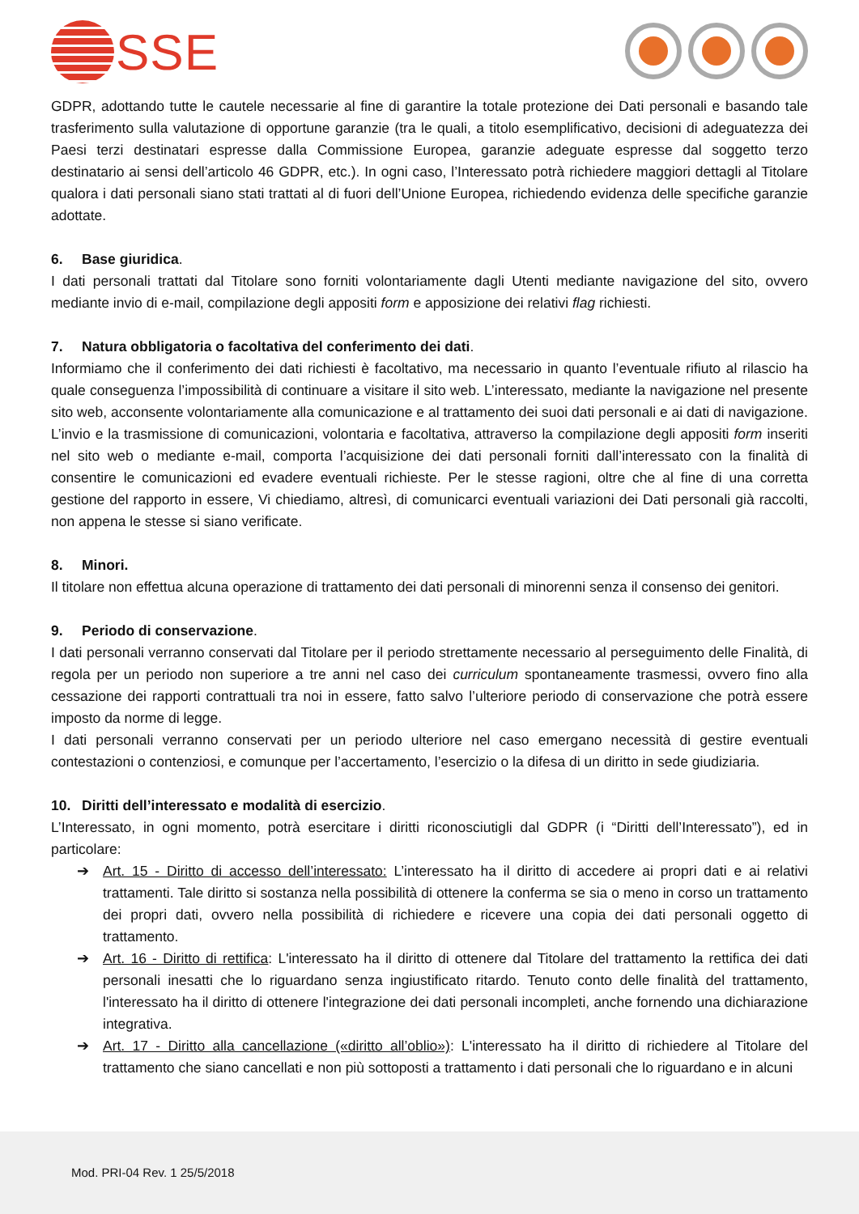SSE
GDPR, adottando tutte le cautele necessarie al fine di garantire la totale protezione dei Dati personali e basando tale trasferimento sulla valutazione di opportune garanzie (tra le quali, a titolo esemplificativo, decisioni di adeguatezza dei Paesi terzi destinatari espresse dalla Commissione Europea, garanzie adeguate espresse dal soggetto terzo destinatario ai sensi dell’articolo 46 GDPR, etc.). In ogni caso, l’Interessato potrà richiedere maggiori dettagli al Titolare qualora i dati personali siano stati trattati al di fuori dell’Unione Europea, richiedendo evidenza delle specifiche garanzie adottate.
6. Base giuridica.
I dati personali trattati dal Titolare sono forniti volontariamente dagli Utenti mediante navigazione del sito, ovvero mediante invio di e-mail, compilazione degli appositi form e apposizione dei relativi flag richiesti.
7. Natura obbligatoria o facoltativa del conferimento dei dati.
Informiamo che il conferimento dei dati richiesti è facoltativo, ma necessario in quanto l’eventuale rifiuto al rilascio ha quale conseguenza l’impossibilità di continuare a visitare il sito web. L’interessato, mediante la navigazione nel presente sito web, acconsente volontariamente alla comunicazione e al trattamento dei suoi dati personali e ai dati di navigazione.
L’invio e la trasmissione di comunicazioni, volontaria e facoltativa, attraverso la compilazione degli appositi form inseriti nel sito web o mediante e-mail, comporta l’acquisizione dei dati personali forniti dall’interessato con la finalità di consentire le comunicazioni ed evadere eventuali richieste. Per le stesse ragioni, oltre che al fine di una corretta gestione del rapporto in essere, Vi chiediamo, altresì, di comunicarci eventuali variazioni dei Dati personali già raccolti, non appena le stesse si siano verificate.
8. Minori.
Il titolare non effettua alcuna operazione di trattamento dei dati personali di minorenni senza il consenso dei genitori.
9. Periodo di conservazione.
I dati personali verranno conservati dal Titolare per il periodo strettamente necessario al perseguimento delle Finalità, di regola per un periodo non superiore a tre anni nel caso dei curriculum spontaneamente trasmessi, ovvero fino alla cessazione dei rapporti contrattuali tra noi in essere, fatto salvo l’ulteriore periodo di conservazione che potrà essere imposto da norme di legge.
I dati personali verranno conservati per un periodo ulteriore nel caso emergano necessità di gestire eventuali contestazioni o contenziosi, e comunque per l’accertamento, l’esercizio o la difesa di un diritto in sede giudiziaria.
10. Diritti dell’interessato e modalità di esercizio.
L’Interessato, in ogni momento, potrà esercitare i diritti riconosciutigli dal GDPR (i “Diritti dell’Interessato”), ed in particolare:
Art. 15 - Diritto di accesso dell’interessato: L’interessato ha il diritto di accedere ai propri dati e ai relativi trattamenti. Tale diritto si sostanza nella possibilità di ottenere la conferma se sia o meno in corso un trattamento dei propri dati, ovvero nella possibilità di richiedere e ricevere una copia dei dati personali oggetto di trattamento.
Art. 16 - Diritto di rettifica: L'interessato ha il diritto di ottenere dal Titolare del trattamento la rettifica dei dati personali inesatti che lo riguardano senza ingiustificato ritardo. Tenuto conto delle finalità del trattamento, l'interessato ha il diritto di ottenere l'integrazione dei dati personali incompleti, anche fornendo una dichiarazione integrativa.
Art. 17 - Diritto alla cancellazione («diritto all’oblio»): L'interessato ha il diritto di richiedere al Titolare del trattamento che siano cancellati e non più sottoposti a trattamento i dati personali che lo riguardano e in alcuni
Mod. PRI-04 Rev. 1 25/5/2018